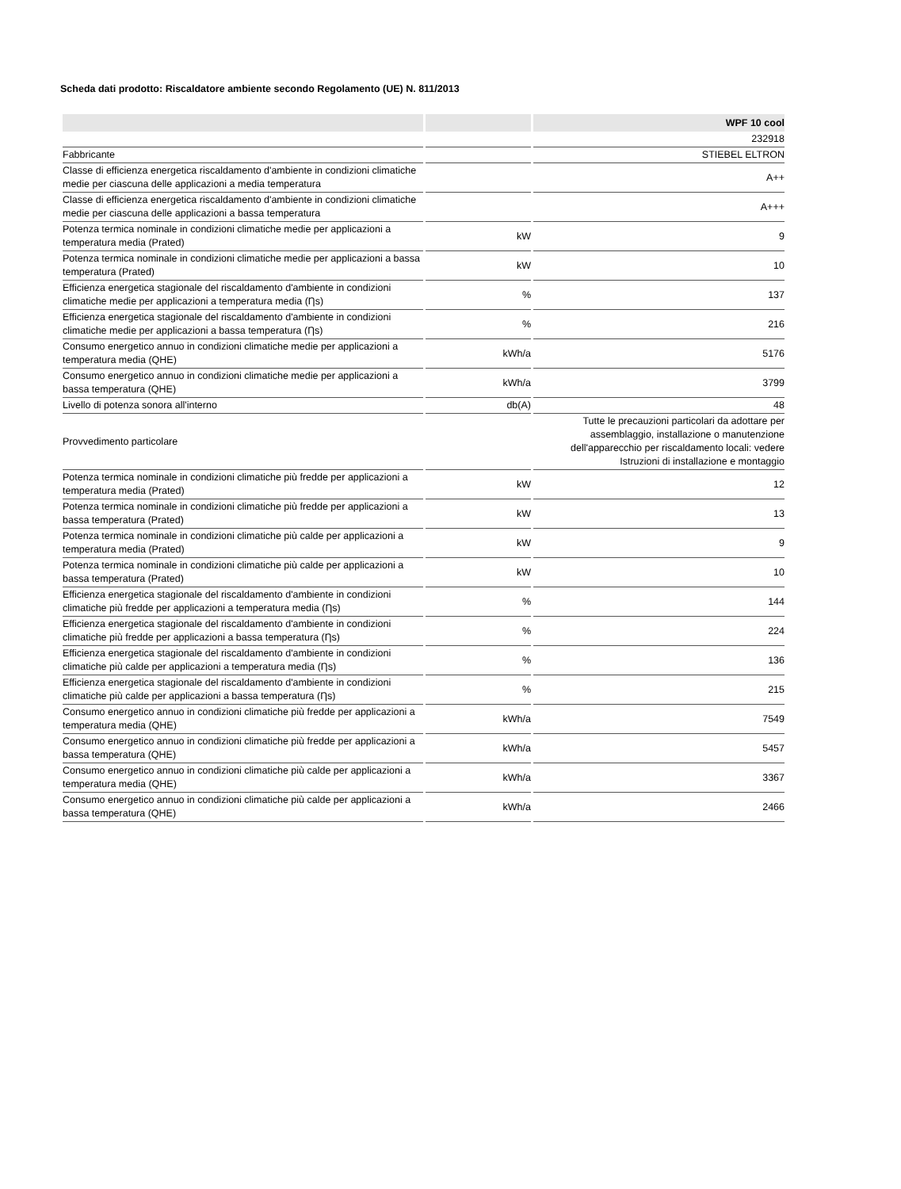Scheda dati prodotto: Riscaldatore ambiente secondo Regolamento (UE) N. 811/2013
| | | WPF 10 cool |
| --- | --- | --- |
| | | 232918 |
| Fabbricante | | STIEBEL ELTRON |
| Classe di efficienza energetica riscaldamento d'ambiente in condizioni climatiche medie per ciascuna delle applicazioni a media temperatura | | A++ |
| Classe di efficienza energetica riscaldamento d'ambiente in condizioni climatiche medie per ciascuna delle applicazioni a bassa temperatura | | A+++ |
| Potenza termica nominale in condizioni climatiche medie per applicazioni a temperatura media (Prated) | kW | 9 |
| Potenza termica nominale in condizioni climatiche medie per applicazioni a bassa temperatura (Prated) | kW | 10 |
| Efficienza energetica stagionale del riscaldamento d'ambiente in condizioni climatiche medie per applicazioni a temperatura media (Ƞs) | % | 137 |
| Efficienza energetica stagionale del riscaldamento d'ambiente in condizioni climatiche medie per applicazioni a bassa temperatura (Ƞs) | % | 216 |
| Consumo energetico annuo in condizioni climatiche medie per applicazioni a temperatura media (QHE) | kWh/a | 5176 |
| Consumo energetico annuo in condizioni climatiche medie per applicazioni a bassa temperatura (QHE) | kWh/a | 3799 |
| Livello di potenza sonora all'interno | db(A) | 48 |
| Provvedimento particolare | | Tutte le precauzioni particolari da adottare per assemblaggio, installazione o manutenzione dell'apparecchio per riscaldamento locali: vedere Istruzioni di installazione e montaggio |
| Potenza termica nominale in condizioni climatiche più fredde per applicazioni a temperatura media (Prated) | kW | 12 |
| Potenza termica nominale in condizioni climatiche più fredde per applicazioni a bassa temperatura (Prated) | kW | 13 |
| Potenza termica nominale in condizioni climatiche più calde per applicazioni a temperatura media (Prated) | kW | 9 |
| Potenza termica nominale in condizioni climatiche più calde per applicazioni a bassa temperatura (Prated) | kW | 10 |
| Efficienza energetica stagionale del riscaldamento d'ambiente in condizioni climatiche più fredde per applicazioni a temperatura media (Ƞs) | % | 144 |
| Efficienza energetica stagionale del riscaldamento d'ambiente in condizioni climatiche più fredde per applicazioni a bassa temperatura (Ƞs) | % | 224 |
| Efficienza energetica stagionale del riscaldamento d'ambiente in condizioni climatiche più calde per applicazioni a temperatura media (Ƞs) | % | 136 |
| Efficienza energetica stagionale del riscaldamento d'ambiente in condizioni climatiche più calde per applicazioni a bassa temperatura (Ƞs) | % | 215 |
| Consumo energetico annuo in condizioni climatiche più fredde per applicazioni a temperatura media (QHE) | kWh/a | 7549 |
| Consumo energetico annuo in condizioni climatiche più fredde per applicazioni a bassa temperatura (QHE) | kWh/a | 5457 |
| Consumo energetico annuo in condizioni climatiche più calde per applicazioni a temperatura media (QHE) | kWh/a | 3367 |
| Consumo energetico annuo in condizioni climatiche più calde per applicazioni a bassa temperatura (QHE) | kWh/a | 2466 |